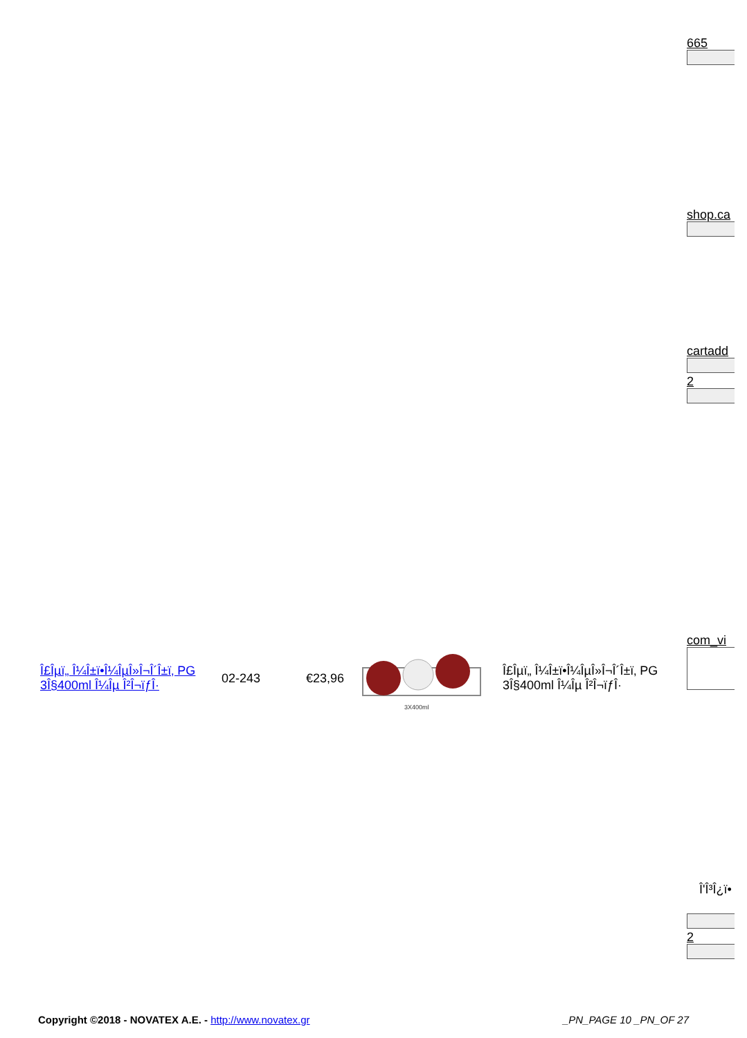665
shop.ca
cartadd
2
| Î£Îµï„ Î¼Î±ï•Î¼ÎµÎ»Î¬Î´Î±ï‚ PG 3Î§400ml Î¼Îµ Î²Î¬ïƒÎ· | 02-243 | €23,96 | 3X400ml | Î£Îµï„ Î¼Î±ï•Î¼ÎµÎ»Î¬Î´Î±ï‚ PG 3Î§400ml Î¼Îµ Î²Î¬ïƒÎ· |
com_vi
Î'Î³Î¿ï•
2
Copyright ©2018 - NOVATEX A.E. - http://www.novatex.gr
_PN_PAGE 10 _PN_OF 27